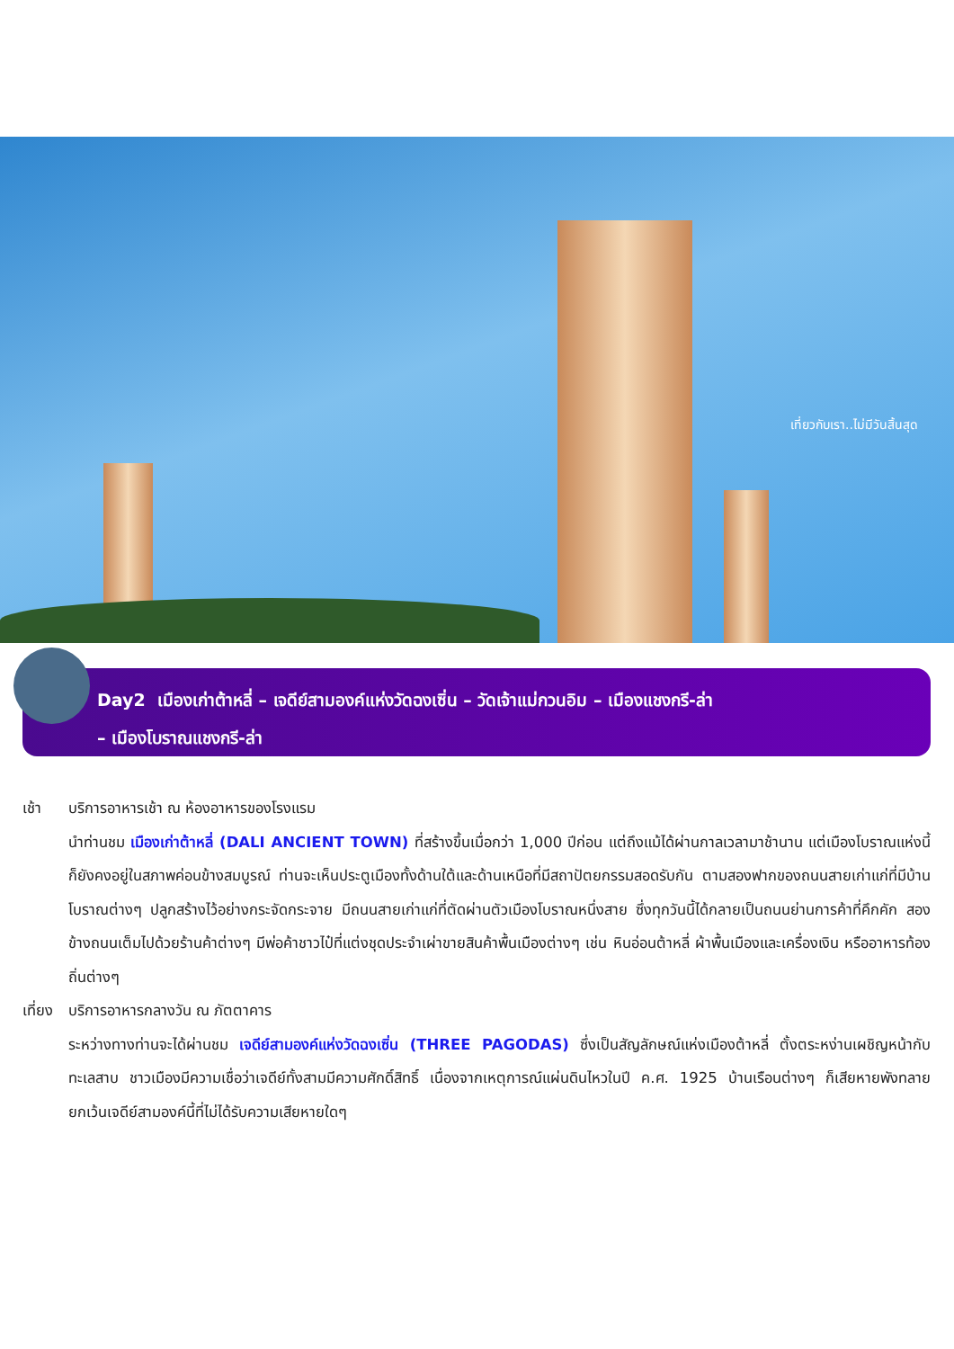เที่ยวกับเรา..ไม่มีวันสิ้นสุด
Day2 เมืองเก่าต้าหลี่ – เจดีย์สามองค์แห่งวัดฉงเซิ่น – วัดเจ้าแม่กวนอิม – เมืองแชงกรี-ล่า
– เมืองโบราณแชงกรี-ล่า
เช้า บริการอาหารเช้า ณ ห้องอาหารของโรงแรม
นำท่านชม เมืองเก่าต้าหลี่ (DALI ANCIENT TOWN) ที่สร้างขึ้นเมื่อกว่า 1,000 ปีก่อน แต่ถึงแม้ได้ผ่านกาลเวลามาช้านาน แต่เมืองโบราณแห่งนี้ก็ยังคงอยู่ในสภาพค่อนข้างสมบูรณ์ ท่านจะเห็นประตูเมืองทั้งด้านใต้และด้านเหนือที่มีสถาปัตยกรรมสอดรับกัน ตามสองฟากของถนนสายเก่าแก่ที่มีบ้านโบราณต่างๆ ปลูกสร้างไว้อย่างกระจัดกระจาย มีถนนสายเก่าแก่ที่ตัดผ่านตัวเมืองโบราณหนึ่งสาย ซึ่งทุกวันนี้ได้กลายเป็นถนนย่านการค้าที่คึกคัก สองข้างถนนเต็มไปด้วยร้านค้าต่างๆ มีพ่อค้าชาวไป๋ที่แต่งชุดประจำเผ่าขายสินค้าพื้นเมืองต่างๆ เช่น หินอ่อนต้าหลี่ ผ้าพื้นเมืองและเครื่องเงิน หรืออาหารท้องถิ่นต่างๆ
เที่ยง
บริการอาหารกลางวัน ณ ภัตตาคาร
ระหว่างทางท่านจะได้ผ่านชม เจดีย์สามองค์แห่งวัดฉงเซิ่น (THREE PAGODAS) ซึ่งเป็นสัญลักษณ์แห่งเมืองต้าหลี่ ตั้งตระหง่านเผชิญหน้ากับทะเลสาบ ชาวเมืองมีความเชื่อว่าเจดีย์ทั้งสามมีความศักดิ์สิทธิ์ เนื่องจากเหตุการณ์แผ่นดินไหวในปี ค.ศ. 1925 บ้านเรือนต่างๆ ก็เสียหายพังทลาย ยกเว้นเจดีย์สามองค์นี้ที่ไม่ได้รับความเสียหายใดๆ